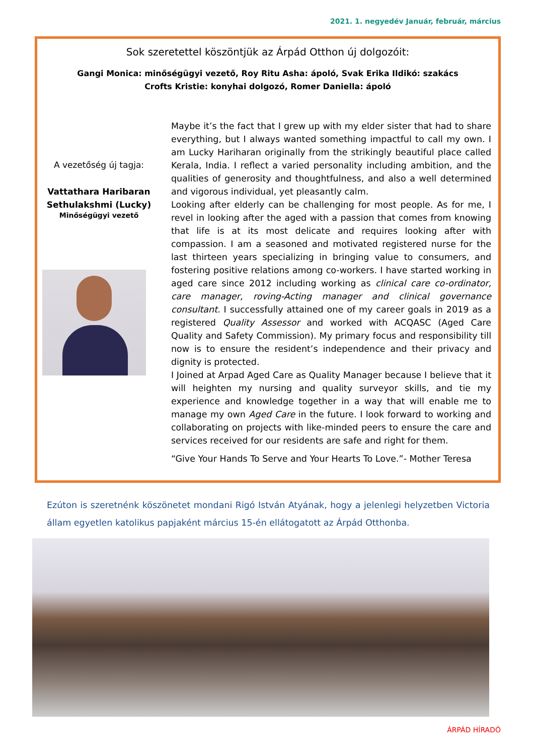2021. 1. negyedév Január, február, március
Sok szeretettel köszöntjük az Árpád Otthon új dolgozóit:
Gangi Monica: minőségügyi vezető, Roy Ritu Asha: ápoló, Svak Erika Ildikó: szakács
Crofts Kristie: konyhai dolgozó, Romer Daniella: ápoló
A vezetőség új tagja:
Vattathara Haribaran
Sethulakshmi (Lucky)
Minőségügyi vezető
Maybe it’s the fact that I grew up with my elder sister that had to share everything, but I always wanted something impactful to call my own. I am Lucky Hariharan originally from the strikingly beautiful place called Kerala, India. I reflect a varied personality including ambition, and the qualities of generosity and thoughtfulness, and also a well determined and vigorous individual, yet pleasantly calm.
Looking after elderly can be challenging for most people. As for me, I revel in looking after the aged with a passion that comes from knowing that life is at its most delicate and requires looking after with compassion. I am a seasoned and motivated registered nurse for the last thirteen years specializing in bringing value to consumers, and fostering positive relations among co-workers. I have started working in aged care since 2012 including working as clinical care co-ordinator, care manager, roving-Acting manager and clinical governance consultant. I successfully attained one of my career goals in 2019 as a registered Quality Assessor and worked with ACQASC (Aged Care Quality and Safety Commission). My primary focus and responsibility till now is to ensure the resident’s independence and their privacy and dignity is protected.
I Joined at Arpad Aged Care as Quality Manager because I believe that it will heighten my nursing and quality surveyor skills, and tie my experience and knowledge together in a way that will enable me to manage my own Aged Care in the future. I look forward to working and collaborating on projects with like-minded peers to ensure the care and services received for our residents are safe and right for them.
“Give Your Hands To Serve and Your Hearts To Love.”- Mother Teresa
Ezúton is szeretnénk köszönetet mondani Rigó István Atyának, hogy a jelenlegi helyzetben Victoria állam egyetlen katolikus papjaként március 15-én ellátogatott az Árpád Otthonba.
ÁRPÁD HÍRADÓ